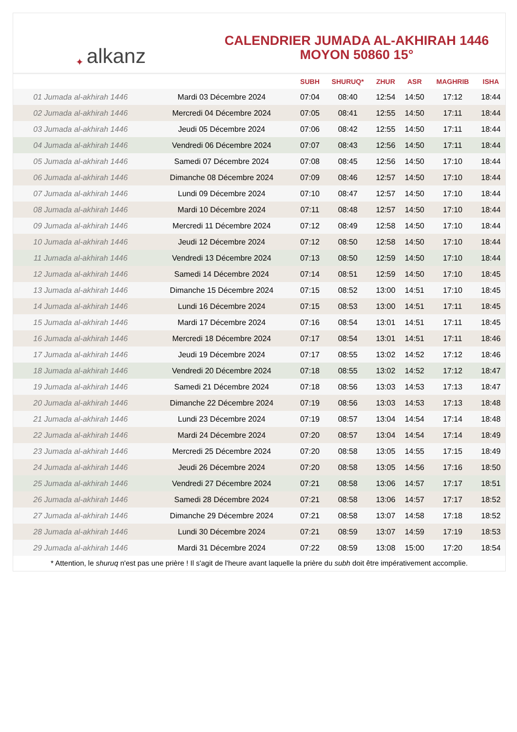✦ alkanz
CALENDRIER JUMADA AL-AKHIRAH 1446
MOYON 50860 15°
| | | SUBH | SHURUQ* | ZHUR | ASR | MAGHRIB | ISHA |
| --- | --- | --- | --- | --- | --- | --- | --- |
| 01 Jumada al-akhirah 1446 | Mardi 03 Décembre 2024 | 07:04 | 08:40 | 12:54 | 14:50 | 17:12 | 18:44 |
| 02 Jumada al-akhirah 1446 | Mercredi 04 Décembre 2024 | 07:05 | 08:41 | 12:55 | 14:50 | 17:11 | 18:44 |
| 03 Jumada al-akhirah 1446 | Jeudi 05 Décembre 2024 | 07:06 | 08:42 | 12:55 | 14:50 | 17:11 | 18:44 |
| 04 Jumada al-akhirah 1446 | Vendredi 06 Décembre 2024 | 07:07 | 08:43 | 12:56 | 14:50 | 17:11 | 18:44 |
| 05 Jumada al-akhirah 1446 | Samedi 07 Décembre 2024 | 07:08 | 08:45 | 12:56 | 14:50 | 17:10 | 18:44 |
| 06 Jumada al-akhirah 1446 | Dimanche 08 Décembre 2024 | 07:09 | 08:46 | 12:57 | 14:50 | 17:10 | 18:44 |
| 07 Jumada al-akhirah 1446 | Lundi 09 Décembre 2024 | 07:10 | 08:47 | 12:57 | 14:50 | 17:10 | 18:44 |
| 08 Jumada al-akhirah 1446 | Mardi 10 Décembre 2024 | 07:11 | 08:48 | 12:57 | 14:50 | 17:10 | 18:44 |
| 09 Jumada al-akhirah 1446 | Mercredi 11 Décembre 2024 | 07:12 | 08:49 | 12:58 | 14:50 | 17:10 | 18:44 |
| 10 Jumada al-akhirah 1446 | Jeudi 12 Décembre 2024 | 07:12 | 08:50 | 12:58 | 14:50 | 17:10 | 18:44 |
| 11 Jumada al-akhirah 1446 | Vendredi 13 Décembre 2024 | 07:13 | 08:50 | 12:59 | 14:50 | 17:10 | 18:44 |
| 12 Jumada al-akhirah 1446 | Samedi 14 Décembre 2024 | 07:14 | 08:51 | 12:59 | 14:50 | 17:10 | 18:45 |
| 13 Jumada al-akhirah 1446 | Dimanche 15 Décembre 2024 | 07:15 | 08:52 | 13:00 | 14:51 | 17:10 | 18:45 |
| 14 Jumada al-akhirah 1446 | Lundi 16 Décembre 2024 | 07:15 | 08:53 | 13:00 | 14:51 | 17:11 | 18:45 |
| 15 Jumada al-akhirah 1446 | Mardi 17 Décembre 2024 | 07:16 | 08:54 | 13:01 | 14:51 | 17:11 | 18:45 |
| 16 Jumada al-akhirah 1446 | Mercredi 18 Décembre 2024 | 07:17 | 08:54 | 13:01 | 14:51 | 17:11 | 18:46 |
| 17 Jumada al-akhirah 1446 | Jeudi 19 Décembre 2024 | 07:17 | 08:55 | 13:02 | 14:52 | 17:12 | 18:46 |
| 18 Jumada al-akhirah 1446 | Vendredi 20 Décembre 2024 | 07:18 | 08:55 | 13:02 | 14:52 | 17:12 | 18:47 |
| 19 Jumada al-akhirah 1446 | Samedi 21 Décembre 2024 | 07:18 | 08:56 | 13:03 | 14:53 | 17:13 | 18:47 |
| 20 Jumada al-akhirah 1446 | Dimanche 22 Décembre 2024 | 07:19 | 08:56 | 13:03 | 14:53 | 17:13 | 18:48 |
| 21 Jumada al-akhirah 1446 | Lundi 23 Décembre 2024 | 07:19 | 08:57 | 13:04 | 14:54 | 17:14 | 18:48 |
| 22 Jumada al-akhirah 1446 | Mardi 24 Décembre 2024 | 07:20 | 08:57 | 13:04 | 14:54 | 17:14 | 18:49 |
| 23 Jumada al-akhirah 1446 | Mercredi 25 Décembre 2024 | 07:20 | 08:58 | 13:05 | 14:55 | 17:15 | 18:49 |
| 24 Jumada al-akhirah 1446 | Jeudi 26 Décembre 2024 | 07:20 | 08:58 | 13:05 | 14:56 | 17:16 | 18:50 |
| 25 Jumada al-akhirah 1446 | Vendredi 27 Décembre 2024 | 07:21 | 08:58 | 13:06 | 14:57 | 17:17 | 18:51 |
| 26 Jumada al-akhirah 1446 | Samedi 28 Décembre 2024 | 07:21 | 08:58 | 13:06 | 14:57 | 17:17 | 18:52 |
| 27 Jumada al-akhirah 1446 | Dimanche 29 Décembre 2024 | 07:21 | 08:58 | 13:07 | 14:58 | 17:18 | 18:52 |
| 28 Jumada al-akhirah 1446 | Lundi 30 Décembre 2024 | 07:21 | 08:59 | 13:07 | 14:59 | 17:19 | 18:53 |
| 29 Jumada al-akhirah 1446 | Mardi 31 Décembre 2024 | 07:22 | 08:59 | 13:08 | 15:00 | 17:20 | 18:54 |
* Attention, le shuruq n'est pas une prière ! Il s'agit de l'heure avant laquelle la prière du subh doit être impérativement accomplie.